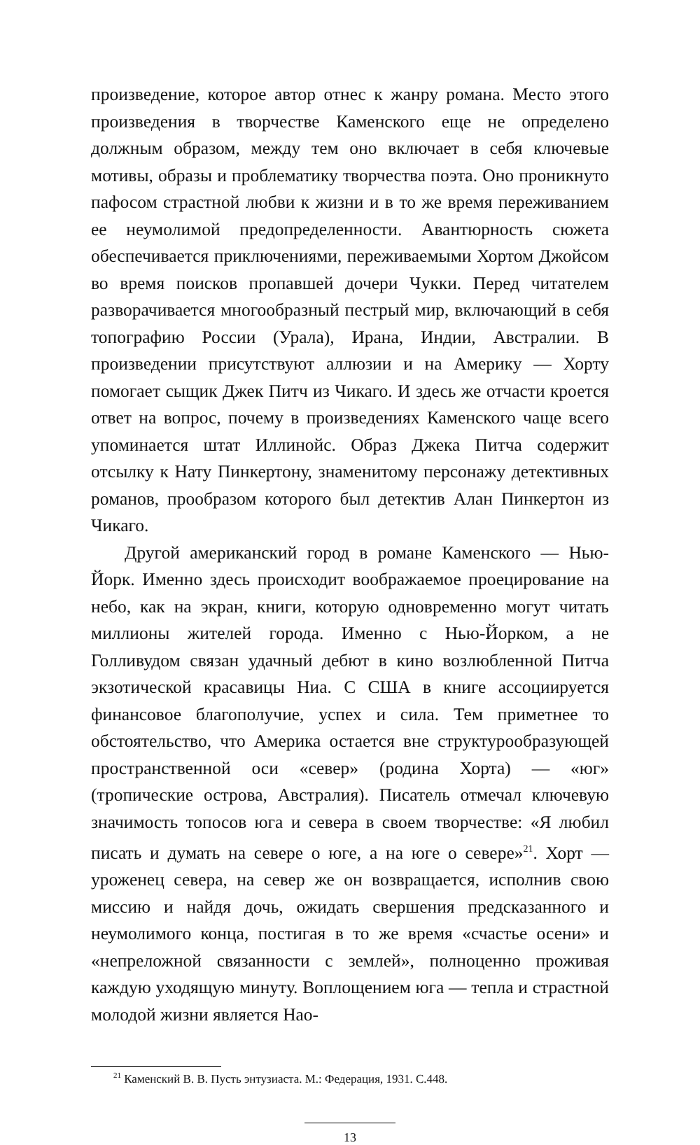произведение, которое автор отнес к жанру романа. Место этого произведения в творчестве Каменского еще не определено должным образом, между тем оно включает в себя ключевые мотивы, образы и проблематику творчества поэта. Оно проникнуто пафосом страстной любви к жизни и в то же время переживанием ее неумолимой предопределенности. Авантюрность сюжета обеспечивается приключениями, переживаемыми Хортом Джойсом во время поисков пропавшей дочери Чукки. Перед читателем разворачивается многообразный пестрый мир, включающий в себя топографию России (Урала), Ирана, Индии, Австралии. В произведении присутствуют аллюзии и на Америку — Хорту помогает сыщик Джек Питч из Чикаго. И здесь же отчасти кроется ответ на вопрос, почему в произведениях Каменского чаще всего упоминается штат Иллинойс. Образ Джека Питча содержит отсылку к Нату Пинкертону, знаменитому персонажу детективных романов, прообразом которого был детектив Алан Пинкертон из Чикаго.
Другой американский город в романе Каменского — Нью-Йорк. Именно здесь происходит воображаемое проецирование на небо, как на экран, книги, которую одновременно могут читать миллионы жителей города. Именно с Нью-Йорком, а не Голливудом связан удачный дебют в кино возлюбленной Питча экзотической красавицы Ниа. С США в книге ассоциируется финансовое благополучие, успех и сила. Тем приметнее то обстоятельство, что Америка остается вне структурообразующей пространственной оси «север» (родина Хорта) — «юг» (тропические острова, Австралия). Писатель отмечал ключевую значимость топосов юга и севера в своем творчестве: «Я любил писать и думать на севере о юге, а на юге о севере»<sup>21</sup>. Хорт — уроженец севера, на север же он возвращается, исполнив свою миссию и найдя дочь, ожидать свершения предсказанного и неумолимого конца, постигая в то же время «счастье осени» и «непреложной связанности с землей», полноценно проживая каждую уходящую минуту. Воплощением юга — тепла и страстной молодой жизни является Нао-
<sup>21</sup> Каменский В. В. Пусть энтузиаста. М.: Федерация, 1931. С.448.
13